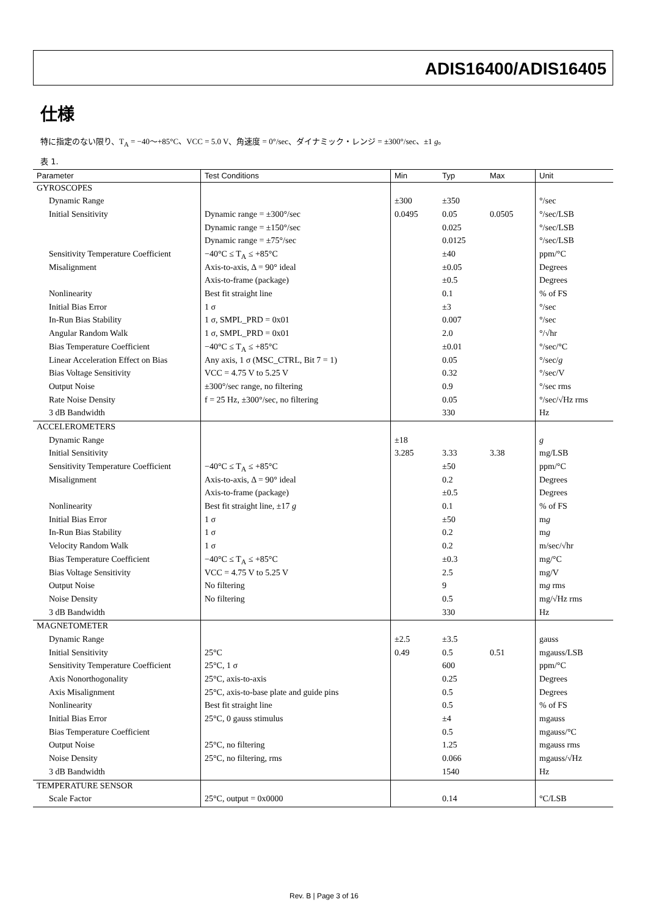ADIS16400/ADIS16405
仕様
特に指定のない限り、T<sub>A</sub> = −40〜+85°C、VCC = 5.0 V、角速度 = 0°/sec、ダイナミック・レンジ = ±300°/sec、±1 g。
表 1.
| Parameter | Test Conditions | Min | Typ | Max | Unit |
| --- | --- | --- | --- | --- | --- |
| GYROSCOPES | | | | | |
| Dynamic Range | | ±300 | ±350 | | °/sec |
| Initial Sensitivity | Dynamic range = ±300°/sec | 0.0495 | 0.05 | 0.0505 | °/sec/LSB |
| | Dynamic range = ±150°/sec | | 0.025 | | °/sec/LSB |
| | Dynamic range = ±75°/sec | | 0.0125 | | °/sec/LSB |
| Sensitivity Temperature Coefficient | −40°C ≤ T<sub>A</sub> ≤ +85°C | | ±40 | | ppm/°C |
| Misalignment | Axis-to-axis, Δ = 90° ideal | | ±0.05 | | Degrees |
| | Axis-to-frame (package) | | ±0.5 | | Degrees |
| Nonlinearity | Best fit straight line | | 0.1 | | % of FS |
| Initial Bias Error | 1 σ | | ±3 | | °/sec |
| In-Run Bias Stability | 1 σ, SMPL_PRD = 0x01 | | 0.007 | | °/sec |
| Angular Random Walk | 1 σ, SMPL_PRD = 0x01 | | 2.0 | | °/√hr |
| Bias Temperature Coefficient | −40°C ≤ T<sub>A</sub> ≤ +85°C | | ±0.01 | | °/sec/°C |
| Linear Acceleration Effect on Bias | Any axis, 1 σ (MSC_CTRL, Bit 7 = 1) | | 0.05 | | °/sec/ g |
| Bias Voltage Sensitivity | VCC = 4.75 V to 5.25 V | | 0.32 | | °/sec/V |
| Output Noise | ±300°/sec range, no filtering | | 0.9 | | °/sec rms |
| Rate Noise Density | f = 25 Hz, ±300°/sec, no filtering | | 0.05 | | °/sec/√Hz rms |
| 3 dB Bandwidth | | | 330 | | Hz |
| ACCELEROMETERS | | | | | |
| Dynamic Range | | ±18 | | | g |
| Initial Sensitivity | | 3.285 | 3.33 | 3.38 | mg/LSB |
| Sensitivity Temperature Coefficient | −40°C ≤ T<sub>A</sub> ≤ +85°C | | ±50 | | ppm/°C |
| Misalignment | Axis-to-axis, Δ = 90° ideal | | 0.2 | | Degrees |
| | Axis-to-frame (package) | | ±0.5 | | Degrees |
| Nonlinearity | Best fit straight line, ±17 g | | 0.1 | | % of FS |
| Initial Bias Error | 1 σ | | ±50 | | m g |
| In-Run Bias Stability | 1 σ | | 0.2 | | m g |
| Velocity Random Walk | 1 σ | | 0.2 | | m/sec/√hr |
| Bias Temperature Coefficient | −40°C ≤ T<sub>A</sub> ≤ +85°C | | ±0.3 | | mg/°C |
| Bias Voltage Sensitivity | VCC = 4.75 V to 5.25 V | | 2.5 | | mg/V |
| Output Noise | No filtering | | 9 | | m g rms |
| Noise Density | No filtering | | 0.5 | | mg/√Hz rms |
| 3 dB Bandwidth | | | 330 | | Hz |
| MAGNETOMETER | | | | | |
| Dynamic Range | | ±2.5 | ±3.5 | | gauss |
| Initial Sensitivity | 25°C | 0.49 | 0.5 | 0.51 | mgauss/LSB |
| Sensitivity Temperature Coefficient | 25°C, 1 σ | | 600 | | ppm/°C |
| Axis Nonorthogonality | 25°C, axis-to-axis | | 0.25 | | Degrees |
| Axis Misalignment | 25°C, axis-to-base plate and guide pins | | 0.5 | | Degrees |
| Nonlinearity | Best fit straight line | | 0.5 | | % of FS |
| Initial Bias Error | 25°C, 0 gauss stimulus | | ±4 | | mgauss |
| Bias Temperature Coefficient | | | 0.5 | | mgauss/°C |
| Output Noise | 25°C, no filtering | | 1.25 | | mgauss rms |
| Noise Density | 25°C, no filtering, rms | | 0.066 | | mgauss/√Hz |
| 3 dB Bandwidth | | | 1540 | | Hz |
| TEMPERATURE SENSOR | | | | | |
| Scale Factor | 25°C, output = 0x0000 | | 0.14 | | °C/LSB |
Rev. B | Page 3 of 16